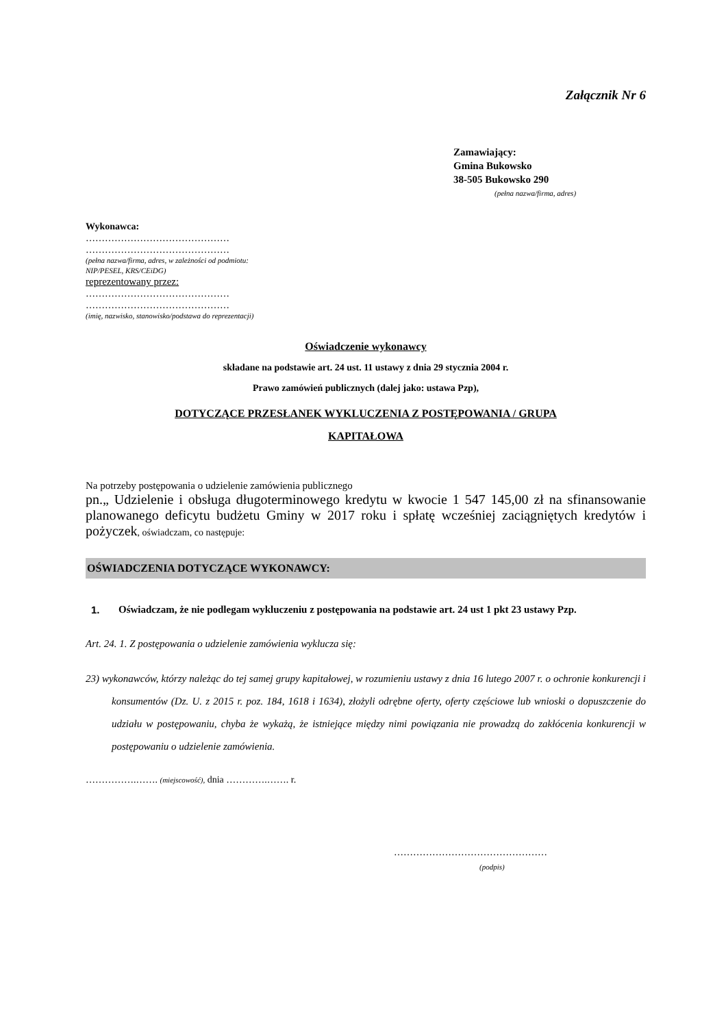Załącznik Nr 6
Zamawiający:
Gmina Bukowsko
38-505 Bukowsko 290
(pełna nazwa/firma, adres)
Wykonawca:
………………………………………
………………………………………
(pełna nazwa/firma, adres, w zależności od podmiotu: NIP/PESEL, KRS/CEiDG)
reprezentowany przez:
………………………………………
………………………………………
(imię, nazwisko, stanowisko/podstawa do reprezentacji)
Oświadczenie wykonawcy
składane na podstawie art. 24 ust. 11 ustawy z dnia 29 stycznia 2004 r.
Prawo zamówień publicznych (dalej jako: ustawa Pzp),
DOTYCZĄCE PRZESŁANEK WYKLUCZENIA Z POSTĘPOWANIA / GRUPA
KAPITAŁOWA
Na potrzeby postępowania o udzielenie zamówienia publicznego
pn.„ Udzielenie i obsługa długoterminowego kredytu w kwocie 1 547 145,00 zł na sfinansowanie planowanego deficytu budżetu Gminy w 2017 roku i spłatę wcześniej zaciągniętych kredytów i pożyczek, oświadczam, co następuje:
OŚWIADCZENIA DOTYCZĄCE WYKONAWCY:
1. Oświadczam, że nie podlegam wykluczeniu z postępowania na podstawie art. 24 ust 1 pkt 23 ustawy Pzp.
Art. 24. 1. Z postępowania o udzielenie zamówienia wyklucza się:
23) wykonawców, którzy należąc do tej samej grupy kapitałowej, w rozumieniu ustawy z dnia 16 lutego 2007 r. o ochronie konkurencji i konsumentów (Dz. U. z 2015 r. poz. 184, 1618 i 1634), złożyli odrębne oferty, oferty częściowe lub wnioski o dopuszczenie do udziału w postępowaniu, chyba że wykażą, że istniejące między nimi powiązania nie prowadzą do zakłócenia konkurencji w postępowaniu o udzielenie zamówienia.
…………….……. (miejscowość), dnia ………….……. r.
…………………………………………
(podpis)